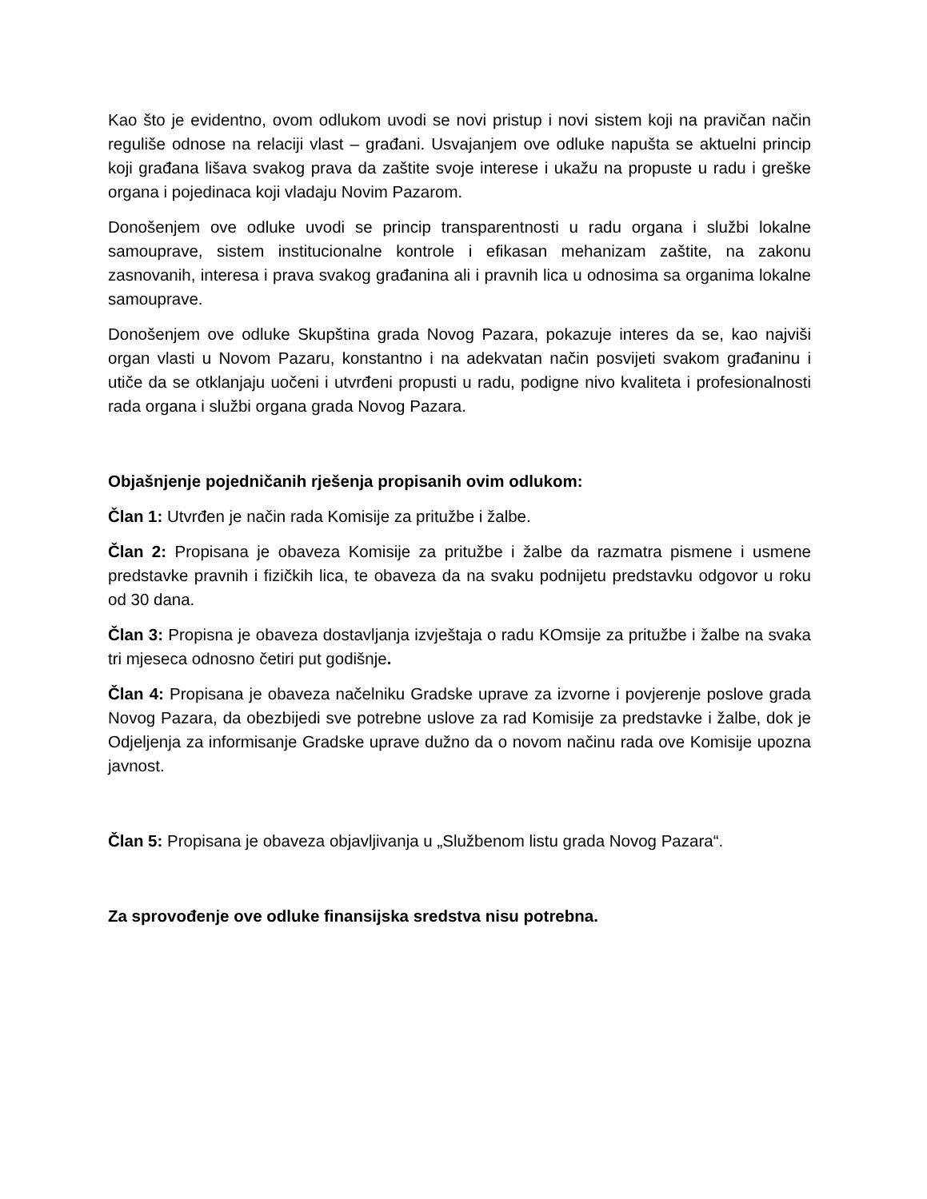Kao što je evidentno, ovom odlukom uvodi se novi pristup i novi sistem koji na pravičan način reguliše odnose na relaciji vlast – građani. Usvajanjem ove odluke napušta se aktuelni princip koji građana lišava svakog prava da zaštite svoje interese i ukažu na propuste u radu i greške organa i pojedinaca koji vladaju Novim Pazarom.
Donošenjem ove odluke uvodi se princip transparentnosti u radu organa i službi lokalne samouprave, sistem institucionalne kontrole i efikasan mehanizam zaštite, na zakonu zasnovanih, interesa i prava svakog građanina ali i pravnih lica u odnosima sa organima lokalne samouprave.
Donošenjem ove odluke Skupština grada Novog Pazara, pokazuje interes da se, kao najviši organ vlasti u Novom Pazaru, konstantno i na adekvatan način posvijeti svakom građaninu i utiče da se otklanjaju uočeni i utvrđeni propusti u radu, podigne nivo kvaliteta i profesionalnosti rada organa i službi organa grada Novog Pazara.
Objašnjenje pojedničanih rješenja propisanih ovim odlukom:
Član 1: Utvrđen je način rada Komisije za pritužbe i žalbe.
Član 2: Propisana je obaveza Komisije za pritužbe i žalbe da razmatra pismene i usmene predstavke pravnih i fizičkih lica, te obaveza da na svaku podnijetu predstavku odgovor u roku od 30 dana.
Član 3: Propisna je obaveza dostavljanja izvještaja o radu KOmsije za pritužbe i žalbe na svaka tri mjeseca odnosno četiri put godišnje.
Član 4: Propisana je obaveza načelniku Gradske uprave za izvorne i povjerenje poslove grada Novog Pazara, da obezbijedi sve potrebne uslove za rad Komisije za predstavke i žalbe, dok je Odjeljenja za informisanje Gradske uprave dužno da o novom načinu rada ove Komisije upozna javnost.
Član 5: Propisana je obaveza objavljivanja u „Službenom listu grada Novog Pazara“.
Za sprovođenje ove odluke finansijska sredstva nisu potrebna.